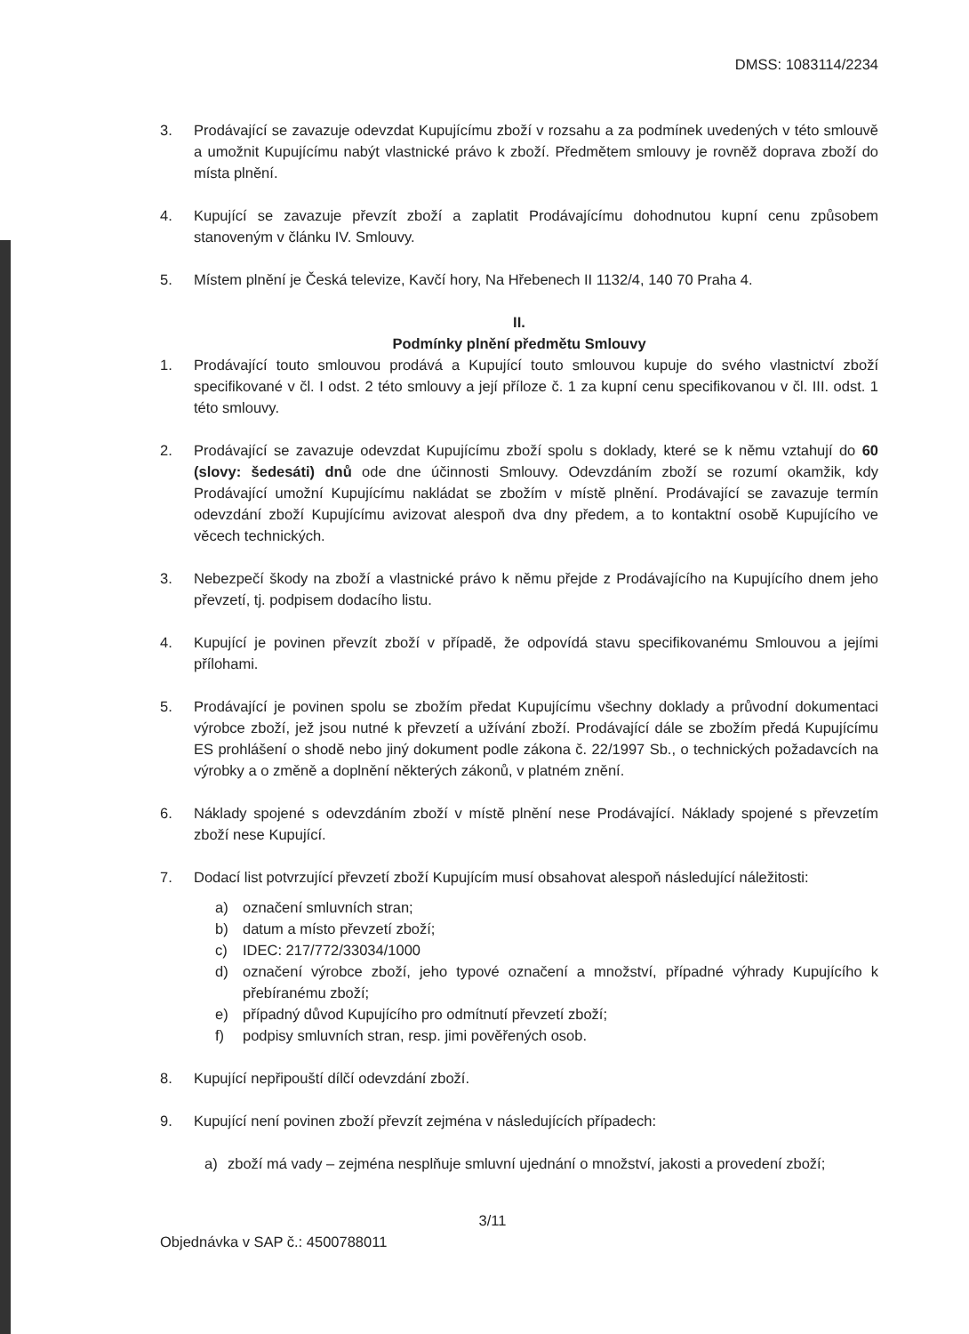DMSS: 1083114/2234
3. Prodávající se zavazuje odevzdat Kupujícímu zboží v rozsahu a za podmínek uvedených v této smlouvě a umožnit Kupujícímu nabýt vlastnické právo k zboží. Předmětem smlouvy je rovněž doprava zboží do místa plnění.
4. Kupující se zavazuje převzít zboží a zaplatit Prodávajícímu dohodnutou kupní cenu způsobem stanoveným v článku IV. Smlouvy.
5. Místem plnění je Česká televize, Kavčí hory, Na Hřebenech II 1132/4, 140 70 Praha 4.
II.
Podmínky plnění předmětu Smlouvy
1. Prodávající touto smlouvou prodává a Kupující touto smlouvou kupuje do svého vlastnictví zboží specifikované v čl. I odst. 2 této smlouvy a její příloze č. 1 za kupní cenu specifikovanou v čl. III. odst. 1 této smlouvy.
2. Prodávající se zavazuje odevzdat Kupujícímu zboží spolu s doklady, které se k němu vztahují do 60 (slovy: šedesáti) dnů ode dne účinnosti Smlouvy. Odevzdáním zboží se rozumí okamžik, kdy Prodávající umožní Kupujícímu nakládat se zbožím v místě plnění. Prodávající se zavazuje termín odevzdání zboží Kupujícímu avizovat alespoň dva dny předem, a to kontaktní osobě Kupujícího ve věcech technických.
3. Nebezpečí škody na zboží a vlastnické právo k němu přejde z Prodávajícího na Kupujícího dnem jeho převzetí, tj. podpisem dodacího listu.
4. Kupující je povinen převzít zboží v případě, že odpovídá stavu specifikovanému Smlouvou a jejími přílohami.
5. Prodávající je povinen spolu se zbožím předat Kupujícímu všechny doklady a průvodní dokumentaci výrobce zboží, jež jsou nutné k převzetí a užívání zboží. Prodávající dále se zbožím předá Kupujícímu ES prohlášení o shodě nebo jiný dokument podle zákona č. 22/1997 Sb., o technických požadavcích na výrobky a o změně a doplnění některých zákonů, v platném znění.
6. Náklady spojené s odevzdáním zboží v místě plnění nese Prodávající. Náklady spojené s převzetím zboží nese Kupující.
7. Dodací list potvrzující převzetí zboží Kupujícím musí obsahovat alespoň následující náležitosti:
a) označení smluvních stran;
b) datum a místo převzetí zboží;
c) IDEC: 217/772/33034/1000
d) označení výrobce zboží, jeho typové označení a množství, případné výhrady Kupujícího k přebíranému zboží;
e) případný důvod Kupujícího pro odmítnutí převzetí zboží;
f) podpisy smluvních stran, resp. jimi pověřených osob.
8. Kupující nepřipouští dílčí odevzdání zboží.
9. Kupující není povinen zboží převzít zejména v následujících případech:
a) zboží má vady – zejména nesplňuje smluvní ujednání o množství, jakosti a provedení zboží;
3/11
Objednávka v SAP č.: 4500788011